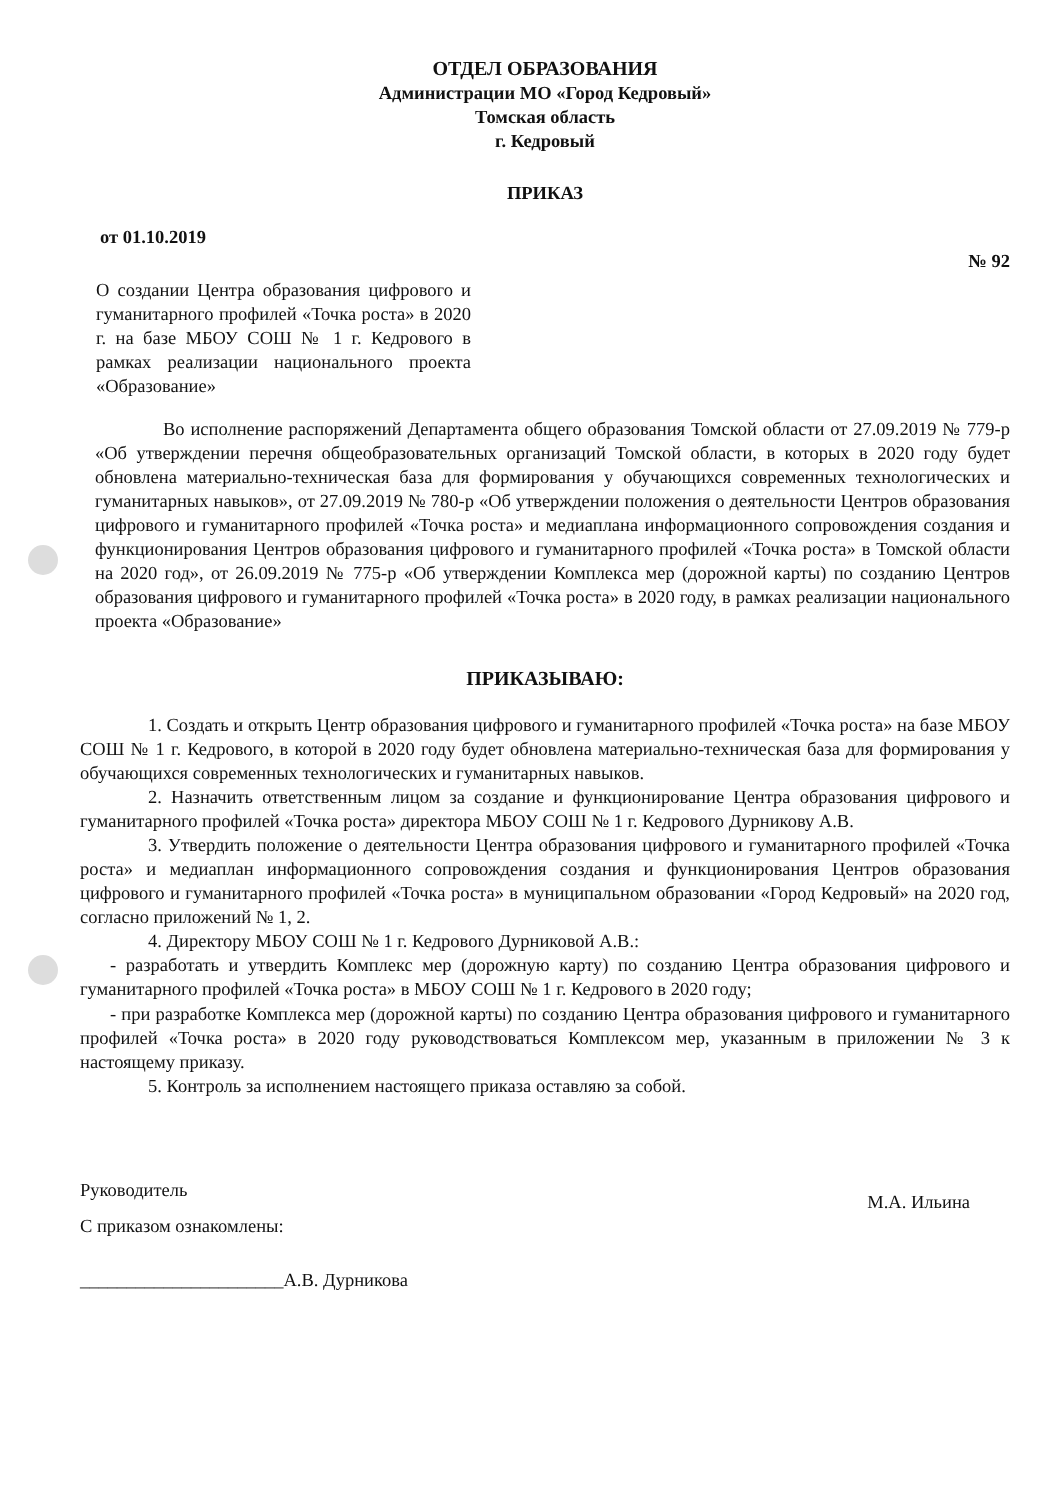ОТДЕЛ ОБРАЗОВАНИЯ
Администрации МО «Город Кедровый»
Томская область
г. Кедровый
ПРИКАЗ
от 01.10.2019
№ 92
О создании Центра образования цифрового и гуманитарного профилей «Точка роста» в 2020 г. на базе МБОУ СОШ № 1 г. Кедрового в рамках реализации национального проекта «Образование»
Во исполнение распоряжений Департамента общего образования Томской области от 27.09.2019 № 779-р «Об утверждении перечня общеобразовательных организаций Томской области, в которых в 2020 году будет обновлена материально-техническая база для формирования у обучающихся современных технологических и гуманитарных навыков», от 27.09.2019 № 780-р «Об утверждении положения о деятельности Центров образования цифрового и гуманитарного профилей «Точка роста» и медиаплана информационного сопровождения создания и функционирования Центров образования цифрового и гуманитарного профилей «Точка роста» в Томской области на 2020 год», от 26.09.2019 № 775-р «Об утверждении Комплекса мер (дорожной карты) по созданию Центров образования цифрового и гуманитарного профилей «Точка роста» в 2020 году, в рамках реализации национального проекта «Образование»
ПРИКАЗЫВАЮ:
1. Создать и открыть Центр образования цифрового и гуманитарного профилей «Точка роста» на базе МБОУ СОШ № 1 г. Кедрового, в которой в 2020 году будет обновлена материально-техническая база для формирования у обучающихся современных технологических и гуманитарных навыков.
2. Назначить ответственным лицом за создание и функционирование Центра образования цифрового и гуманитарного профилей «Точка роста» директора МБОУ СОШ № 1 г. Кедрового Дурникову А.В.
3. Утвердить положение о деятельности Центра образования цифрового и гуманитарного профилей «Точка роста» и медиаплан информационного сопровождения создания и функционирования Центров образования цифрового и гуманитарного профилей «Точка роста» в муниципальном образовании «Город Кедровый» на 2020 год, согласно приложений № 1, 2.
4. Директору МБОУ СОШ № 1 г. Кедрового Дурниковой А.В.:
- разработать и утвердить Комплекс мер (дорожную карту) по созданию Центра образования цифрового и гуманитарного профилей «Точка роста» в МБОУ СОШ № 1 г. Кедрового в 2020 году;
- при разработке Комплекса мер (дорожной карты) по созданию Центра образования цифрового и гуманитарного профилей «Точка роста» в 2020 году руководствоваться Комплексом мер, указанным в приложении № 3 к настоящему приказу.
5. Контроль за исполнением настоящего приказа оставляю за собой.
Руководитель М.А. Ильина
С приказом ознакомлены:
______________________А.В. Дурникова